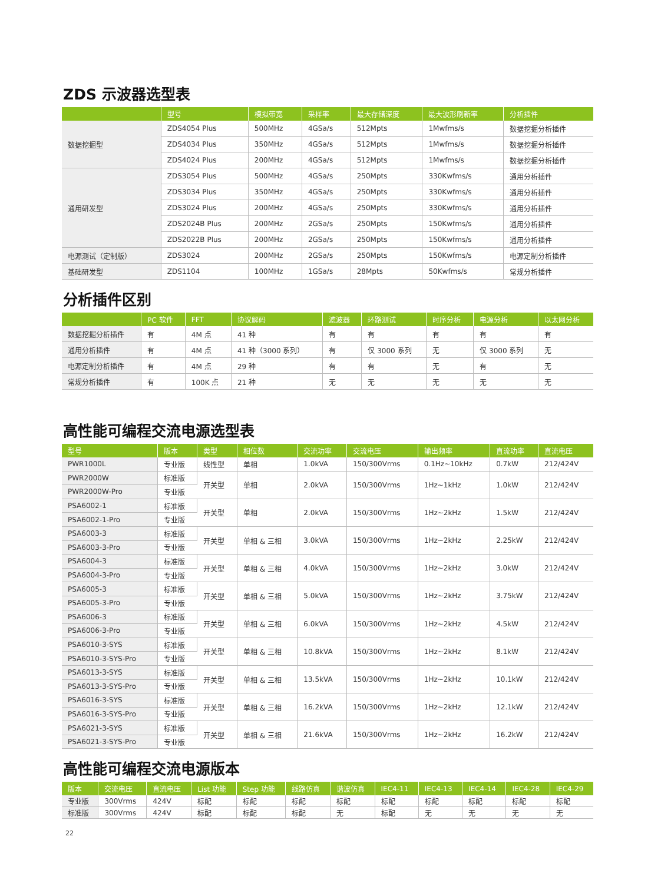ZDS 示波器选型表
| | 型号 | 模拟带宽 | 采样率 | 最大存储深度 | 最大波形刷新率 | 分析插件 |
| --- | --- | --- | --- | --- | --- | --- |
| 数据挖掘型 | ZDS4054 Plus | 500MHz | 4GSa/s | 512Mpts | 1Mwfms/s | 数据挖掘分析插件 |
| | ZDS4034 Plus | 350MHz | 4GSa/s | 512Mpts | 1Mwfms/s | 数据挖掘分析插件 |
| | ZDS4024 Plus | 200MHz | 4GSa/s | 512Mpts | 1Mwfms/s | 数据挖掘分析插件 |
| 通用研发型 | ZDS3054 Plus | 500MHz | 4GSa/s | 250Mpts | 330Kwfms/s | 通用分析插件 |
| | ZDS3034 Plus | 350MHz | 4GSa/s | 250Mpts | 330Kwfms/s | 通用分析插件 |
| | ZDS3024 Plus | 200MHz | 4GSa/s | 250Mpts | 330Kwfms/s | 通用分析插件 |
| | ZDS2024B Plus | 200MHz | 2GSa/s | 250Mpts | 150Kwfms/s | 通用分析插件 |
| | ZDS2022B Plus | 200MHz | 2GSa/s | 250Mpts | 150Kwfms/s | 通用分析插件 |
| 电源测试（定制版） | ZDS3024 | 200MHz | 2GSa/s | 250Mpts | 150Kwfms/s | 电源定制分析插件 |
| 基础研发型 | ZDS1104 | 100MHz | 1GSa/s | 28Mpts | 50Kwfms/s | 常规分析插件 |
分析插件区别
| | PC 软件 | FFT | 协议解码 | 滤波器 | 环路测试 | 时序分析 | 电源分析 | 以太网分析 |
| --- | --- | --- | --- | --- | --- | --- | --- | --- |
| 数据挖掘分析插件 | 有 | 4M 点 | 41 种 | 有 | 有 | 有 | 有 | 有 |
| 通用分析插件 | 有 | 4M 点 | 41 种（3000 系列） | 有 | 仅 3000 系列 | 无 | 仅 3000 系列 | 无 |
| 电源定制分析插件 | 有 | 4M 点 | 29 种 | 有 | 有 | 无 | 有 | 无 |
| 常规分析插件 | 有 | 100K 点 | 21 种 | 无 | 无 | 无 | 无 | 无 |
高性能可编程交流电源选型表
| 型号 | 版本 | 类型 | 相位数 | 交流功率 | 交流电压 | 输出频率 | 直流功率 | 直流电压 |
| --- | --- | --- | --- | --- | --- | --- | --- | --- |
| PWR1000L | 专业版 | 线性型 | 单相 | 1.0kVA | 150/300Vrms | 0.1Hz~10kHz | 0.7kW | 212/424V |
| PWR2000W | 标准版 | 开关型 | 单相 | 2.0kVA | 150/300Vrms | 1Hz~1kHz | 1.0kW | 212/424V |
| PWR2000W-Pro | 专业版 | | | | | | | |
| PSA6002-1 | 标准版 | 开关型 | 单相 | 2.0kVA | 150/300Vrms | 1Hz~2kHz | 1.5kW | 212/424V |
| PSA6002-1-Pro | 专业版 | | | | | | | |
| PSA6003-3 | 标准版 | 开关型 | 单相 & 三相 | 3.0kVA | 150/300Vrms | 1Hz~2kHz | 2.25kW | 212/424V |
| PSA6003-3-Pro | 专业版 | | | | | | | |
| PSA6004-3 | 标准版 | 开关型 | 单相 & 三相 | 4.0kVA | 150/300Vrms | 1Hz~2kHz | 3.0kW | 212/424V |
| PSA6004-3-Pro | 专业版 | | | | | | | |
| PSA6005-3 | 标准版 | 开关型 | 单相 & 三相 | 5.0kVA | 150/300Vrms | 1Hz~2kHz | 3.75kW | 212/424V |
| PSA6005-3-Pro | 专业版 | | | | | | | |
| PSA6006-3 | 标准版 | 开关型 | 单相 & 三相 | 6.0kVA | 150/300Vrms | 1Hz~2kHz | 4.5kW | 212/424V |
| PSA6006-3-Pro | 专业版 | | | | | | | |
| PSA6010-3-SYS | 标准版 | 开关型 | 单相 & 三相 | 10.8kVA | 150/300Vrms | 1Hz~2kHz | 8.1kW | 212/424V |
| PSA6010-3-SYS-Pro | 专业版 | | | | | | | |
| PSA6013-3-SYS | 标准版 | 开关型 | 单相 & 三相 | 13.5kVA | 150/300Vrms | 1Hz~2kHz | 10.1kW | 212/424V |
| PSA6013-3-SYS-Pro | 专业版 | | | | | | | |
| PSA6016-3-SYS | 标准版 | 开关型 | 单相 & 三相 | 16.2kVA | 150/300Vrms | 1Hz~2kHz | 12.1kW | 212/424V |
| PSA6016-3-SYS-Pro | 专业版 | | | | | | | |
| PSA6021-3-SYS | 标准版 | 开关型 | 单相 & 三相 | 21.6kVA | 150/300Vrms | 1Hz~2kHz | 16.2kW | 212/424V |
| PSA6021-3-SYS-Pro | 专业版 | | | | | | | |
高性能可编程交流电源版本
| 版本 | 交流电压 | 直流电压 | List 功能 | Step 功能 | 线路仿真 | 谐波仿真 | IEC4-11 | IEC4-13 | IEC4-14 | IEC4-28 | IEC4-29 |
| --- | --- | --- | --- | --- | --- | --- | --- | --- | --- | --- | --- |
| 专业版 | 300Vrms | 424V | 标配 | 标配 | 标配 | 标配 | 标配 | 标配 | 标配 | 标配 | 标配 |
| 标准版 | 300Vrms | 424V | 标配 | 标配 | 标配 | 无 | 标配 | 无 | 无 | 无 | 无 |
22